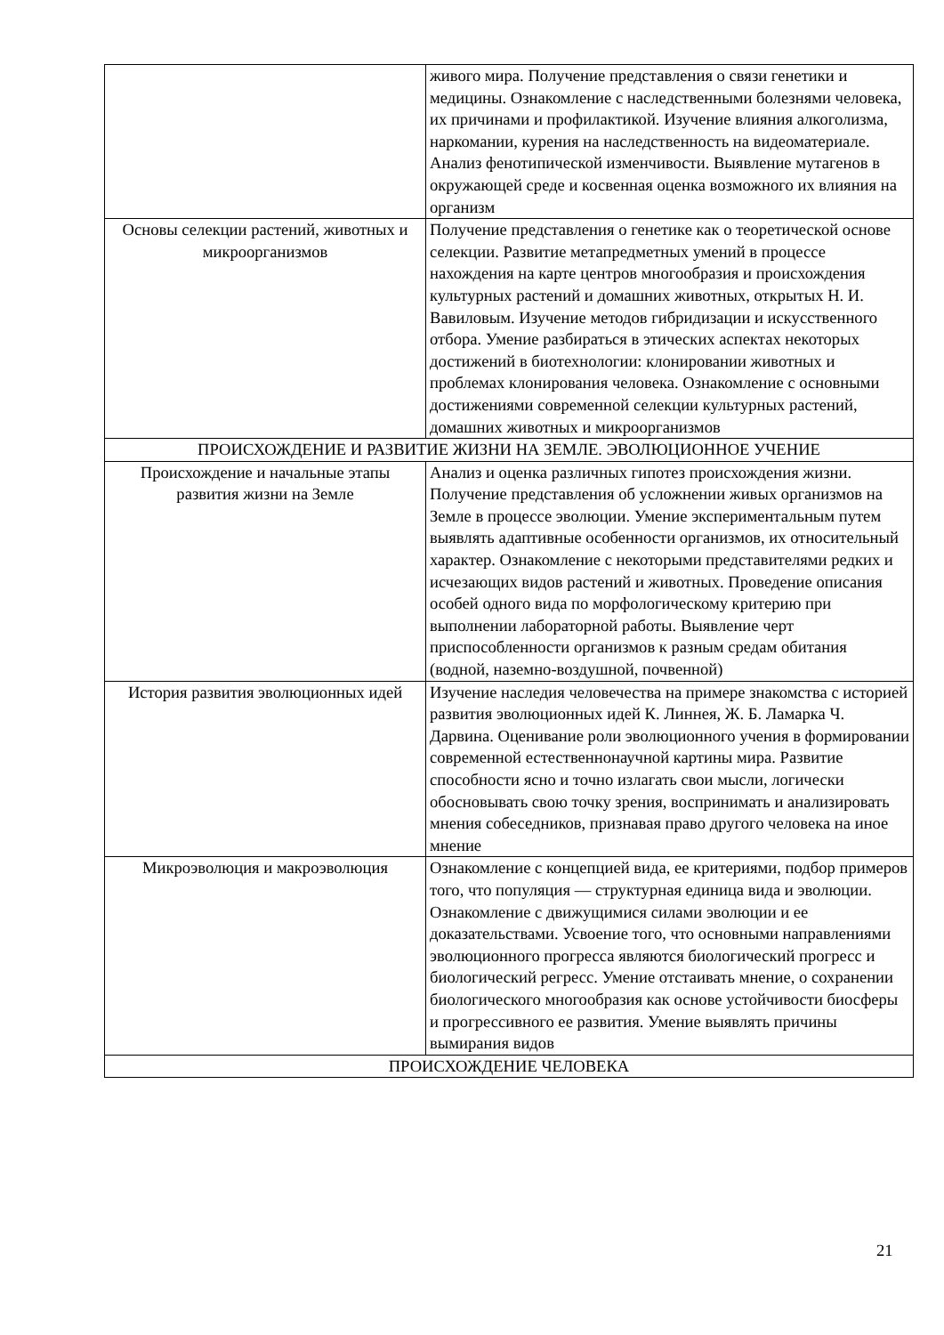| | живого мира. Получение представления о связи генетики и медицины. Ознакомление с наследственными болезнями человека, их причинами и профилактикой. Изучение влияния алкоголизма, наркомании, курения на наследственность на видеоматериале. Анализ фенотипической изменчивости. Выявление мутагенов в окружающей среде и косвенная оценка возможного их влияния на организм |
| Основы селекции растений, животных и микроорганизмов | Получение представления о генетике как о теоретической основе селекции. Развитие метапредметных умений в процессе нахождения на карте центров многообразия и происхождения культурных растений и домашних животных, открытых Н. И. Вавиловым. Изучение методов гибридизации и искусственного отбора. Умение разбираться в этических аспектах некоторых достижений в биотехнологии: клонировании животных и проблемах клонирования человека. Ознакомление с основными достижениями современной селекции культурных растений, домашних животных и микроорганизмов |
| ПРОИСХОЖДЕНИЕ И РАЗВИТИЕ ЖИЗНИ НА ЗЕМЛЕ. ЭВОЛЮЦИОННОЕ УЧЕНИЕ | |
| Происхождение и начальные этапы развития жизни на Земле | Анализ и оценка различных гипотез происхождения жизни. Получение представления об усложнении живых организмов на Земле в процессе эволюции. Умение экспериментальным путем выявлять адаптивные особенности организмов, их относительный характер. Ознакомление с некоторыми представителями редких и исчезающих видов растений и животных. Проведение описания особей одного вида по морфологическому критерию при выполнении лабораторной работы. Выявление черт приспособленности организмов к разным средам обитания (водной, наземно-воздушной, почвенной) |
| История развития эволюционных идей | Изучение наследия человечества на примере знакомства с историей развития эволюционных идей К. Линнея, Ж. Б. Ламарка Ч. Дарвина. Оценивание роли эволюционного учения в формировании современной естественнонаучной картины мира. Развитие способности ясно и точно излагать свои мысли, логически обосновывать свою точку зрения, воспринимать и анализировать мнения собеседников, признавая право другого человека на иное мнение |
| Микроэволюция и макроэволюция | Ознакомление с концепцией вида, ее критериями, подбор примеров того, что популяция — структурная единица вида и эволюции. Ознакомление с движущимися силами эволюции и ее доказательствами. Усвоение того, что основными направлениями эволюционного прогресса являются биологический прогресс и биологический регресс. Умение отстаивать мнение, о сохранении биологического многообразия как основе устойчивости биосферы и прогрессивного ее развития. Умение выявлять причины вымирания видов |
| ПРОИСХОЖДЕНИЕ ЧЕЛОВЕКА | |
21